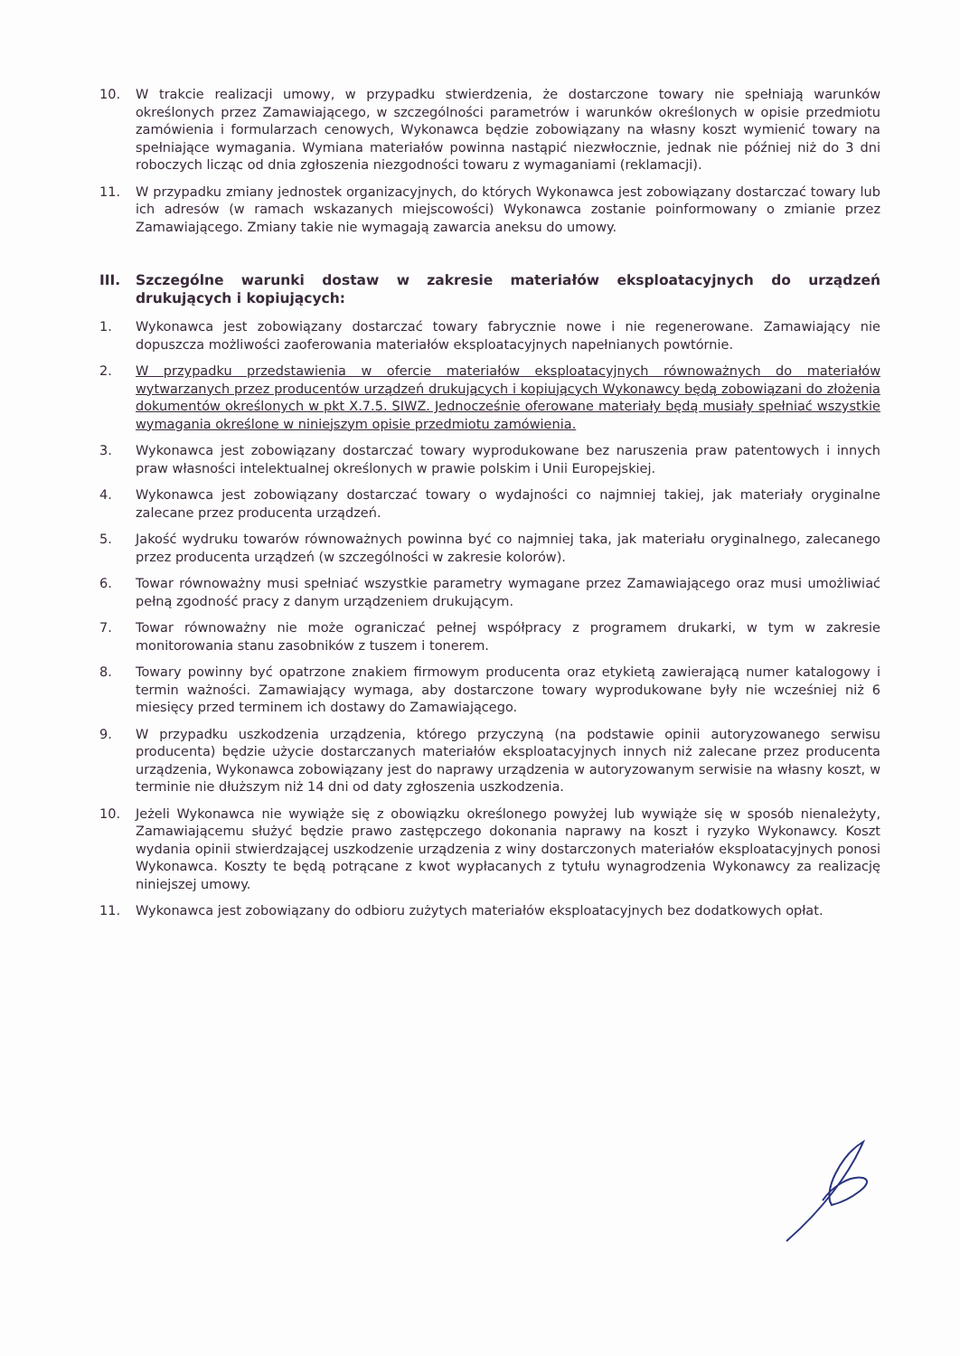10. W trakcie realizacji umowy, w przypadku stwierdzenia, że dostarczone towary nie spełniają warunków określonych przez Zamawiającego, w szczególności parametrów i warunków określonych w opisie przedmiotu zamówienia i formularzach cenowych, Wykonawca będzie zobowiązany na własny koszt wymienić towary na spełniające wymagania. Wymiana materiałów powinna nastąpić niezwłocznie, jednak nie później niż do 3 dni roboczych licząc od dnia zgłoszenia niezgodności towaru z wymaganiami (reklamacji).
11. W przypadku zmiany jednostek organizacyjnych, do których Wykonawca jest zobowiązany dostarczać towary lub ich adresów (w ramach wskazanych miejscowości) Wykonawca zostanie poinformowany o zmianie przez Zamawiającego. Zmiany takie nie wymagają zawarcia aneksu do umowy.
III. Szczególne warunki dostaw w zakresie materiałów eksploatacyjnych do urządzeń drukujących i kopiujących:
1. Wykonawca jest zobowiązany dostarczać towary fabrycznie nowe i nie regenerowane. Zamawiający nie dopuszcza możliwości zaoferowania materiałów eksploatacyjnych napełnianych powtórnie.
2. W przypadku przedstawienia w ofercie materiałów eksploatacyjnych równoważnych do materiałów wytwarzanych przez producentów urządzeń drukujących i kopiujących Wykonawcy będą zobowiązani do złożenia dokumentów określonych w pkt X.7.5. SIWZ. Jednocześnie oferowane materiały będą musiały spełniać wszystkie wymagania określone w niniejszym opisie przedmiotu zamówienia.
3. Wykonawca jest zobowiązany dostarczać towary wyprodukowane bez naruszenia praw patentowych i innych praw własności intelektualnej określonych w prawie polskim i Unii Europejskiej.
4. Wykonawca jest zobowiązany dostarczać towary o wydajności co najmniej takiej, jak materiały oryginalne zalecane przez producenta urządzeń.
5. Jakość wydruku towarów równoważnych powinna być co najmniej taka, jak materiału oryginalnego, zalecanego przez producenta urządzeń (w szczególności w zakresie kolorów).
6. Towar równoważny musi spełniać wszystkie parametry wymagane przez Zamawiającego oraz musi umożliwiać pełną zgodność pracy z danym urządzeniem drukującym.
7. Towar równoważny nie może ograniczać pełnej współpracy z programem drukarki, w tym w zakresie monitorowania stanu zasobników z tuszem i tonerem.
8. Towary powinny być opatrzone znakiem firmowym producenta oraz etykietą zawierającą numer katalogowy i termin ważności. Zamawiający wymaga, aby dostarczone towary wyprodukowane były nie wcześniej niż 6 miesięcy przed terminem ich dostawy do Zamawiającego.
9. W przypadku uszkodzenia urządzenia, którego przyczyną (na podstawie opinii autoryzowanego serwisu producenta) będzie użycie dostarczanych materiałów eksploatacyjnych innych niż zalecane przez producenta urządzenia, Wykonawca zobowiązany jest do naprawy urządzenia w autoryzowanym serwisie na własny koszt, w terminie nie dłuższym niż 14 dni od daty zgłoszenia uszkodzenia.
10. Jeżeli Wykonawca nie wywiąże się z obowiązku określonego powyżej lub wywiąże się w sposób nienależyty, Zamawiającemu służyć będzie prawo zastępczego dokonania naprawy na koszt i ryzyko Wykonawcy. Koszt wydania opinii stwierdzającej uszkodzenie urządzenia z winy dostarczonych materiałów eksploatacyjnych ponosi Wykonawca. Koszty te będą potrącane z kwot wypłacanych z tytułu wynagrodzenia Wykonawcy za realizację niniejszej umowy.
11. Wykonawca jest zobowiązany do odbioru zużytych materiałów eksploatacyjnych bez dodatkowych opłat.